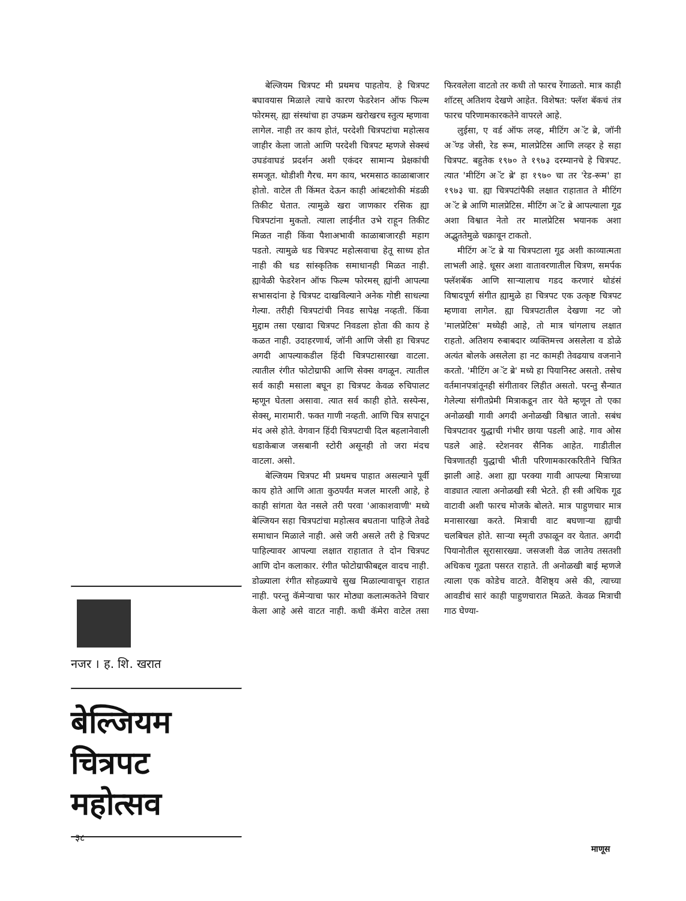बेल्जियम चित्रपट मी प्रथमच पाहतोय. हे चित्रपट बघावयास मिळाले त्याचे कारण फेडरेशन ऑफ फिल्म फोरमस्. ह्या संस्थांचा हा उपक्रम खरोखरच स्तुत्य म्हणावा लागेल. नाही तर काय होतं, परदेशी चित्रपटांचा महोत्सव जाहीर केला जातो आणि परदेशी चित्रपट म्हणजे सेक्स्चं उघडंवाघडं प्रदर्शन अशी एकंदर सामान्य प्रेक्षकांची समजूत. थोडीशी गैरच. मग काय, भरमसाठ काळाबाजार होतो. वाटेल ती किंमत देऊन काही आंबटशोकी मंडळी तिकीट घेतात. त्यामुळे खरा जाणकार रसिक ह्या चित्रपटांना मुकतो. त्याला लाईनीत उभे राहून तिकीट मिळत नाही किंवा पैशाअभावी काळाबाजारही महाग पडतो. त्यामुळे धड चित्रपट महोत्सवाचा हेतू साध्य होत नाही की धड सांस्कृतिक समाधानही मिळत नाही. ह्यावेळी फेडरेशन ऑफ फिल्म फोरमस् ह्यांनी आपल्या सभासदांना हे चित्रपट दाखविल्याने अनेक गोष्टी साधल्या गेल्या. तरीही चित्रपटांची निवड सापेक्ष नव्हती. किंवा मुद्दाम तसा एखादा चित्रपट निवडला होता की काय हे कळत नाही. उदाहरणार्थ, जॉनी आणि जेसी हा चित्रपट अगदी आपल्याकडील हिंदी चित्रपटासारखा वाटला. त्यातील रंगीत फोटोग्राफी आणि सेक्स वगळून. त्यातील सर्व काही मसाला बघून हा चित्रपट केवळ रुचिपालट म्हणून घेतला असावा. त्यात सर्व काही होते. सस्पेन्स, सेक्स्, मारामारी. फक्त गाणी नव्हती. आणि चित्र सपाटून मंद असे होते. वेगवान हिंदी चित्रपटाची दिल बहलानेवाली धडाकेबाज जसबानी स्टोरी असूनही तो जरा मंदच वाटला. असो.
बेल्जियम चित्रपट मी प्रथमच पाहात असल्याने पूर्वी काय होते आणि आता कुठपर्यंत मजल मारली आहे, हे काही सांगता येत नसले तरी परवा 'आकाशवाणी' मध्ये बेल्जियन सहा चित्रपटांचा महोत्सव बघताना पाहिजे तेवढे समाधान मिळाले नाही. असे जरी असले तरी हे चित्रपट पाहिल्यावर आपल्या लक्षात राहातात ते दोन चित्रपट आणि दोन कलाकार. रंगीत फोटोग्राफीबद्दल वादच नाही. डोळ्याला रंगीत सोहळ्याचे सुख मिळाल्यावाचून राहात नाही. परन्तु कॅमेऱ्याचा फार मोठ्या कलात्मकतेने विचार केला आहे असे वाटत नाही. कधी कॅमेरा वाटेल तसा फिरवलेला वाटतो तर कधी तो फारच रेंगाळतो. मात्र काही शॉटस् अतिशय देखणे आहेत. विशेषत: फ्लॅश बॅकचं तंत्र फारच परिणामकारकतेने वापरले आहे.
लुईसा, ए वर्ड ऑफ लव्ह, मीटिंग अॅट ब्रे, जॉनी अॅण्ड जेसी, रेड रूम, मालप्रेटिस आणि लव्हर हे सहा चित्रपट. बहुतेक १९७० ते १९७३ दरम्यानचे हे चित्रपट. त्यात 'मीटिंग अॅट ब्रे' हा १९७० चा तर 'रेड-रूम' हा १९७३ चा. ह्या चित्रपटांपैकी लक्षात राहातात ते मीटिंग अॅट ब्रे आणि मालप्रेटिस. मीटिंग अॅट ब्रे आपल्याला गूढ अशा विश्वात नेतो तर मालप्रेटिस भयानक अशा अद्भुततेमुळे चक्रावून टाकतो.
मीटिंग अॅट ब्रे या चित्रपटाला गूढ अशी काव्यात्मता लाभली आहे. धूसर अशा वातावरणातील चित्रण, समर्पक फ्लॅशबॅक आणि साऱ्यालाच गडद करणारं थोडंसं विषादपूर्ण संगीत ह्यामुळे हा चित्रपट एक उत्कृष्ट चित्रपट म्हणावा लागेल. ह्या चित्रपटातील देखणा नट जो 'मालप्रेटिस' मध्येही आहे, तो मात्र चांगलाच लक्षात राहतो. अतिशय रुबाबदार व्यक्तिमत्त्व असलेला व डोळे अत्यंत बोलके असलेला हा नट कामही तेवढयाच वजनाने करतो. 'मीटिंग अॅट ब्रे' मध्ये हा पियानिस्ट असतो. तसेच वर्तमानपत्रांतूनही संगीतावर लिहीत असतो. परन्तु सैन्यात गेलेल्या संगीतप्रेमी मित्राकडून तार येते म्हणून तो एका अनोळखी गावी अगदी अनोळखी विश्वात जातो. सबंध चित्रपटावर युद्धाची गंभीर छाया पडली आहे. गाव ओस पडले आहे. स्टेशनवर सैनिक आहेत. गाडीतील चित्रणातही युद्धाची भीती परिणामकारकरितीने चित्रित झाली आहे. अशा ह्या परक्या गावी आपल्या मित्राच्या वाड्यात त्याला अनोळखी स्त्री भेटते. ही स्त्री अधिक गूढ वाटावी अशी फारच मोजके बोलते. मात्र पाहुणचार मात्र मनासारखा करते. मित्राची वाट बघणाऱ्या ह्याची चलबिचल होते. साऱ्या स्मृती उफाळून वर येतात. अगदी पियानोतील सूरासारख्या. जसजशी वेळ जातेय तसतशी अधिकच गूढता पसरत राहाते. ती अनोळखी बाई म्हणजे त्याला एक कोडेच वाटते. वैशिष्ठ्य असे की, त्याच्या आवडीचं सारं काही पाहुणचारात मिळते. केवळ मित्राची गाठ घेण्या-
नजर । ह. शि. खरात
बेल्जियम
चित्रपट
महोत्सव
३८
माणूस